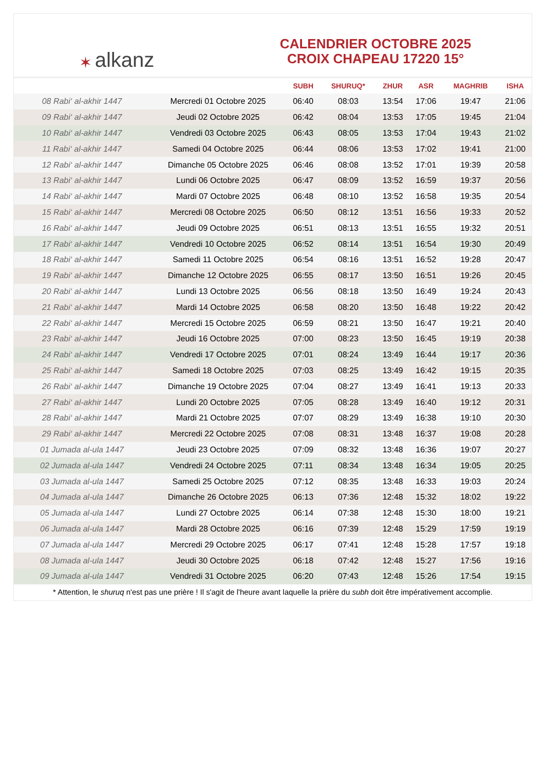✶ alkanz
CALENDRIER OCTOBRE 2025
CROIX CHAPEAU 17220 15°
| | | SUBH | SHURUQ* | ZHUR | ASR | MAGHRIB | ISHA |
| --- | --- | --- | --- | --- | --- | --- | --- |
| 08 Rabi‘ al-akhir 1447 | Mercredi 01 Octobre 2025 | 06:40 | 08:03 | 13:54 | 17:06 | 19:47 | 21:06 |
| 09 Rabi‘ al-akhir 1447 | Jeudi 02 Octobre 2025 | 06:42 | 08:04 | 13:53 | 17:05 | 19:45 | 21:04 |
| 10 Rabi‘ al-akhir 1447 | Vendredi 03 Octobre 2025 | 06:43 | 08:05 | 13:53 | 17:04 | 19:43 | 21:02 |
| 11 Rabi‘ al-akhir 1447 | Samedi 04 Octobre 2025 | 06:44 | 08:06 | 13:53 | 17:02 | 19:41 | 21:00 |
| 12 Rabi‘ al-akhir 1447 | Dimanche 05 Octobre 2025 | 06:46 | 08:08 | 13:52 | 17:01 | 19:39 | 20:58 |
| 13 Rabi‘ al-akhir 1447 | Lundi 06 Octobre 2025 | 06:47 | 08:09 | 13:52 | 16:59 | 19:37 | 20:56 |
| 14 Rabi‘ al-akhir 1447 | Mardi 07 Octobre 2025 | 06:48 | 08:10 | 13:52 | 16:58 | 19:35 | 20:54 |
| 15 Rabi‘ al-akhir 1447 | Mercredi 08 Octobre 2025 | 06:50 | 08:12 | 13:51 | 16:56 | 19:33 | 20:52 |
| 16 Rabi‘ al-akhir 1447 | Jeudi 09 Octobre 2025 | 06:51 | 08:13 | 13:51 | 16:55 | 19:32 | 20:51 |
| 17 Rabi‘ al-akhir 1447 | Vendredi 10 Octobre 2025 | 06:52 | 08:14 | 13:51 | 16:54 | 19:30 | 20:49 |
| 18 Rabi‘ al-akhir 1447 | Samedi 11 Octobre 2025 | 06:54 | 08:16 | 13:51 | 16:52 | 19:28 | 20:47 |
| 19 Rabi‘ al-akhir 1447 | Dimanche 12 Octobre 2025 | 06:55 | 08:17 | 13:50 | 16:51 | 19:26 | 20:45 |
| 20 Rabi‘ al-akhir 1447 | Lundi 13 Octobre 2025 | 06:56 | 08:18 | 13:50 | 16:49 | 19:24 | 20:43 |
| 21 Rabi‘ al-akhir 1447 | Mardi 14 Octobre 2025 | 06:58 | 08:20 | 13:50 | 16:48 | 19:22 | 20:42 |
| 22 Rabi‘ al-akhir 1447 | Mercredi 15 Octobre 2025 | 06:59 | 08:21 | 13:50 | 16:47 | 19:21 | 20:40 |
| 23 Rabi‘ al-akhir 1447 | Jeudi 16 Octobre 2025 | 07:00 | 08:23 | 13:50 | 16:45 | 19:19 | 20:38 |
| 24 Rabi‘ al-akhir 1447 | Vendredi 17 Octobre 2025 | 07:01 | 08:24 | 13:49 | 16:44 | 19:17 | 20:36 |
| 25 Rabi‘ al-akhir 1447 | Samedi 18 Octobre 2025 | 07:03 | 08:25 | 13:49 | 16:42 | 19:15 | 20:35 |
| 26 Rabi‘ al-akhir 1447 | Dimanche 19 Octobre 2025 | 07:04 | 08:27 | 13:49 | 16:41 | 19:13 | 20:33 |
| 27 Rabi‘ al-akhir 1447 | Lundi 20 Octobre 2025 | 07:05 | 08:28 | 13:49 | 16:40 | 19:12 | 20:31 |
| 28 Rabi‘ al-akhir 1447 | Mardi 21 Octobre 2025 | 07:07 | 08:29 | 13:49 | 16:38 | 19:10 | 20:30 |
| 29 Rabi‘ al-akhir 1447 | Mercredi 22 Octobre 2025 | 07:08 | 08:31 | 13:48 | 16:37 | 19:08 | 20:28 |
| 01 Jumada al-ula 1447 | Jeudi 23 Octobre 2025 | 07:09 | 08:32 | 13:48 | 16:36 | 19:07 | 20:27 |
| 02 Jumada al-ula 1447 | Vendredi 24 Octobre 2025 | 07:11 | 08:34 | 13:48 | 16:34 | 19:05 | 20:25 |
| 03 Jumada al-ula 1447 | Samedi 25 Octobre 2025 | 07:12 | 08:35 | 13:48 | 16:33 | 19:03 | 20:24 |
| 04 Jumada al-ula 1447 | Dimanche 26 Octobre 2025 | 06:13 | 07:36 | 12:48 | 15:32 | 18:02 | 19:22 |
| 05 Jumada al-ula 1447 | Lundi 27 Octobre 2025 | 06:14 | 07:38 | 12:48 | 15:30 | 18:00 | 19:21 |
| 06 Jumada al-ula 1447 | Mardi 28 Octobre 2025 | 06:16 | 07:39 | 12:48 | 15:29 | 17:59 | 19:19 |
| 07 Jumada al-ula 1447 | Mercredi 29 Octobre 2025 | 06:17 | 07:41 | 12:48 | 15:28 | 17:57 | 19:18 |
| 08 Jumada al-ula 1447 | Jeudi 30 Octobre 2025 | 06:18 | 07:42 | 12:48 | 15:27 | 17:56 | 19:16 |
| 09 Jumada al-ula 1447 | Vendredi 31 Octobre 2025 | 06:20 | 07:43 | 12:48 | 15:26 | 17:54 | 19:15 |
* Attention, le shuruq n'est pas une prière ! Il s'agit de l'heure avant laquelle la prière du subh doit être impérativement accomplie.